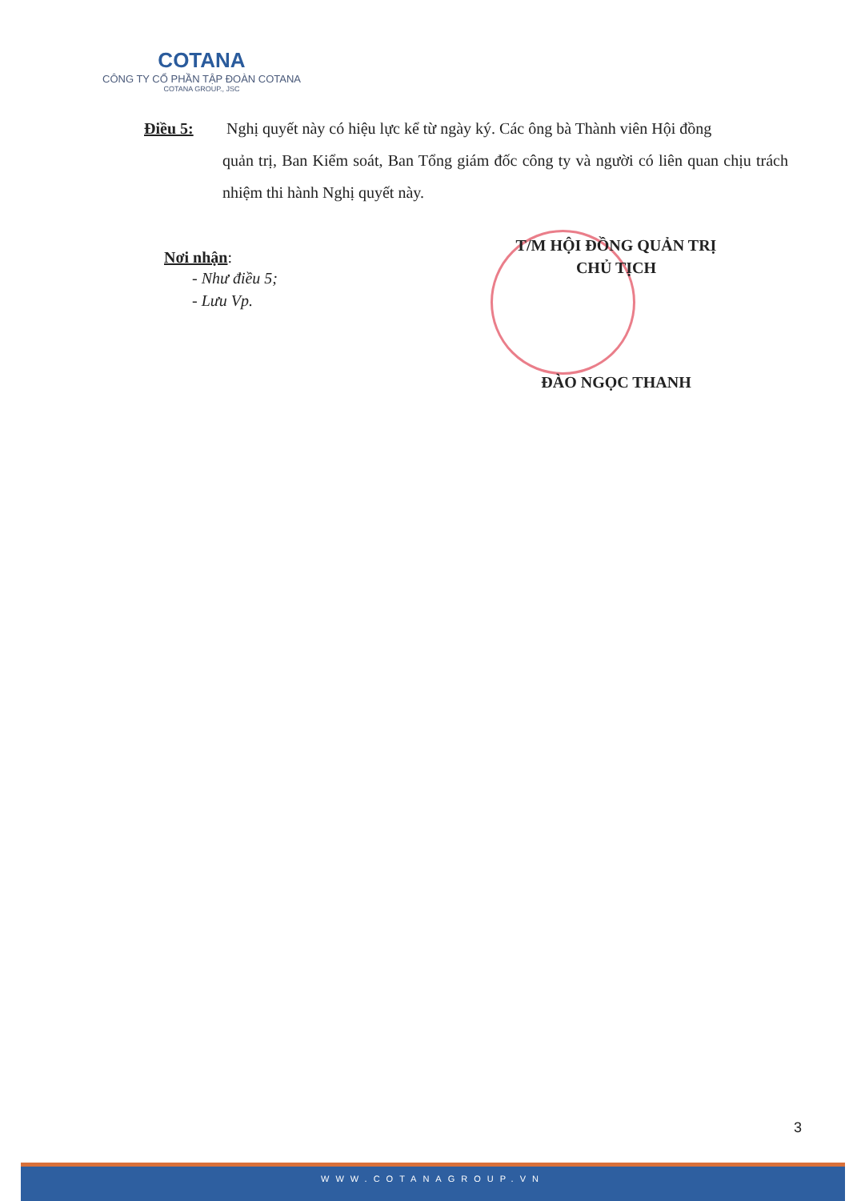COTANA
CÔNG TY CỔ PHẦN TẬP ĐOÀN COTANA
COTANA GROUP., JSC
Điều 5: Nghị quyết này có hiệu lực kể từ ngày ký. Các ông bà Thành viên Hội đồng
quản trị, Ban Kiểm soát, Ban Tổng giám đốc công ty và người có liên quan chịu trách nhiệm thi hành Nghị quyết này.
Nơi nhận:
- Như điều 5;
- Lưu Vp.
T/M HỘI ĐỒNG QUẢN TRỊ
CHỦ TỊCH
ĐÀO NGỌC THANH
3
WWW.COTANAGROUP.VN